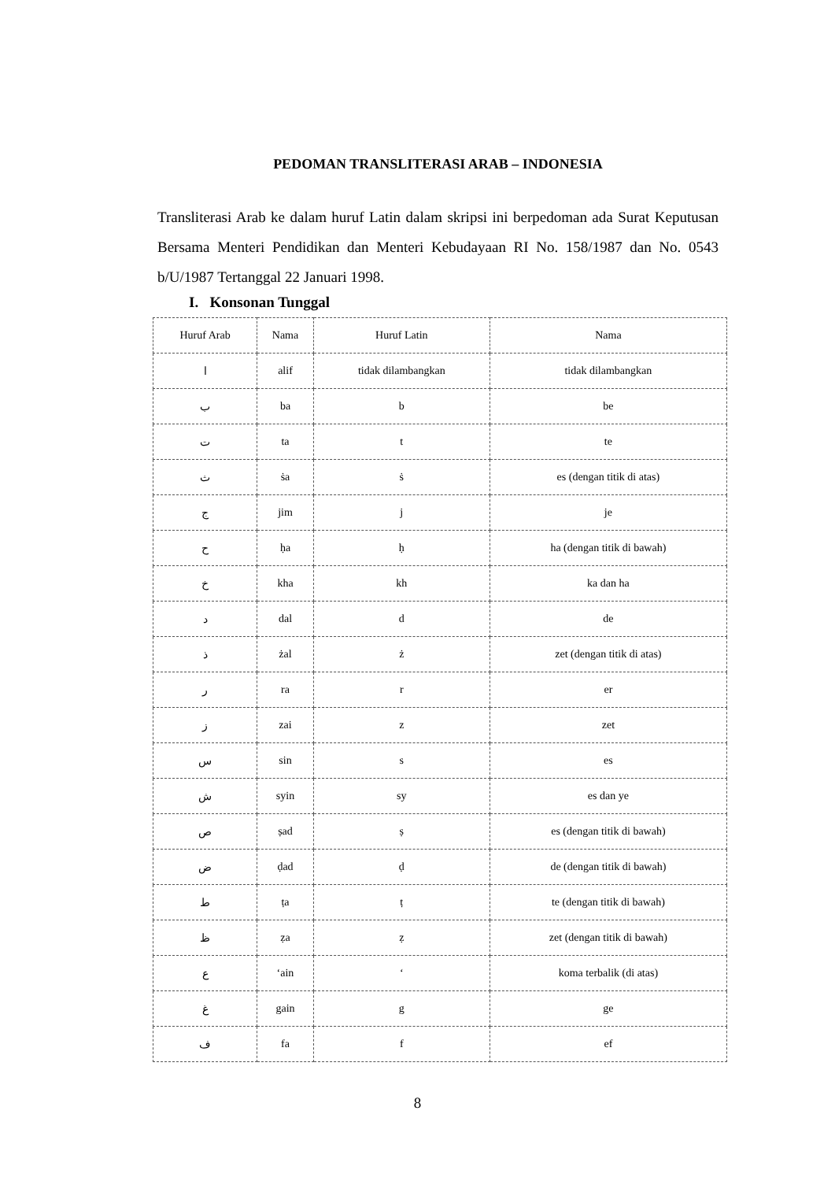PEDOMAN TRANSLITERASI ARAB – INDONESIA
Transliterasi Arab ke dalam huruf Latin dalam skripsi ini berpedoman ada Surat Keputusan Bersama Menteri Pendidikan dan Menteri Kebudayaan RI No. 158/1987 dan No. 0543 b/U/1987 Tertanggal 22 Januari 1998.
I. Konsonan Tunggal
| Huruf Arab | Nama | Huruf Latin | Nama |
| --- | --- | --- | --- |
| ا | alif | tidak dilambangkan | tidak dilambangkan |
| ب | ba | b | be |
| ت | ta | t | te |
| ث | ṡa | ṡ | es (dengan titik di atas) |
| ج | jim | j | je |
| ح | ḥa | ḥ | ha (dengan titik di bawah) |
| خ | kha | kh | ka dan ha |
| د | dal | d | de |
| ذ | żal | ż | zet (dengan titik di atas) |
| ر | ra | r | er |
| ز | zai | z | zet |
| س | sin | s | es |
| ش | syin | sy | es dan ye |
| ص | ṣad | ṣ | es (dengan titik di bawah) |
| ض | ḍad | ḍ | de (dengan titik di bawah) |
| ط | ṭa | ṭ | te (dengan titik di bawah) |
| ظ | ẓa | ẓ | zet (dengan titik di bawah) |
| ع | ʻain | ʻ | koma terbalik (di atas) |
| غ | gain | g | ge |
| ف | fa | f | ef |
8